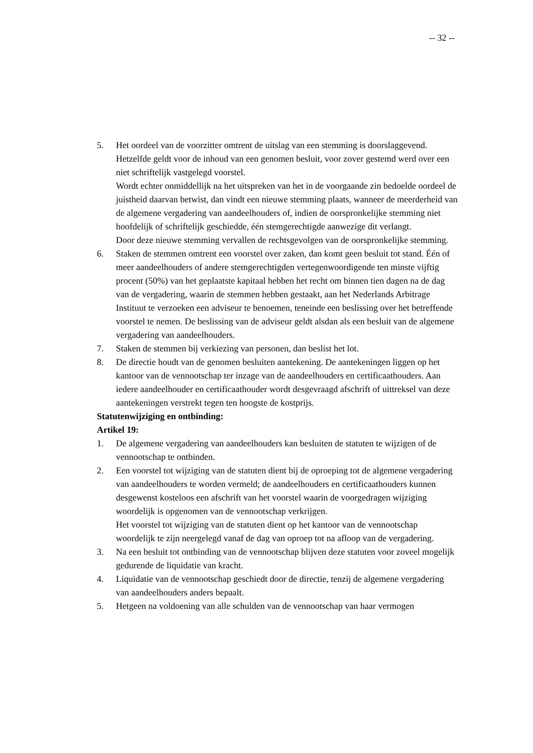-- 32 --
5. Het oordeel van de voorzitter omtrent de uitslag van een stemming is doorslaggevend. Hetzelfde geldt voor de inhoud van een genomen besluit, voor zover gestemd werd over een niet schriftelijk vastgelegd voorstel.
Wordt echter onmiddellijk na het uitspreken van het in de voorgaande zin bedoelde oordeel de juistheid daarvan betwist, dan vindt een nieuwe stemming plaats, wanneer de meerderheid van de algemene vergadering van aandeelhouders of, indien de oorspronkelijke stemming niet hoofdelijk of schriftelijk geschiedde, één stemgerechtigde aanwezige dit verlangt.
Door deze nieuwe stemming vervallen de rechtsgevolgen van de oorspronkelijke stemming.
6. Staken de stemmen omtrent een voorstel over zaken, dan komt geen besluit tot stand. Één of meer aandeelhouders of andere stemgerechtigden vertegenwoordigende ten minste vijftig procent (50%) van het geplaatste kapitaal hebben het recht om binnen tien dagen na de dag van de vergadering, waarin de stemmen hebben gestaakt, aan het Nederlands Arbitrage Instituut te verzoeken een adviseur te benoemen, teneinde een beslissing over het betreffende voorstel te nemen. De beslissing van de adviseur geldt alsdan als een besluit van de algemene vergadering van aandeelhouders.
7. Staken de stemmen bij verkiezing van personen, dan beslist het lot.
8. De directie houdt van de genomen besluiten aantekening. De aantekeningen liggen op het kantoor van de vennootschap ter inzage van de aandeelhouders en certificaathouders. Aan iedere aandeelhouder en certificaathouder wordt desgevraagd afschrift of uittreksel van deze aantekeningen verstrekt tegen ten hoogste de kostprijs.
Statutenwijziging en ontbinding:
Artikel 19:
1. De algemene vergadering van aandeelhouders kan besluiten de statuten te wijzigen of de vennootschap te ontbinden.
2. Een voorstel tot wijziging van de statuten dient bij de oproeping tot de algemene vergadering van aandeelhouders te worden vermeld; de aandeelhouders en certificaathouders kunnen desgewenst kosteloos een afschrift van het voorstel waarin de voorgedragen wijziging woordelijk is opgenomen van de vennootschap verkrijgen.
Het voorstel tot wijziging van de statuten dient op het kantoor van de vennootschap woordelijk te zijn neergelegd vanaf de dag van oproep tot na afloop van de vergadering.
3. Na een besluit tot ontbinding van de vennootschap blijven deze statuten voor zoveel mogelijk gedurende de liquidatie van kracht.
4. Liquidatie van de vennootschap geschiedt door de directie, tenzij de algemene vergadering van aandeelhouders anders bepaalt.
5. Hetgeen na voldoening van alle schulden van de vennootschap van haar vermogen